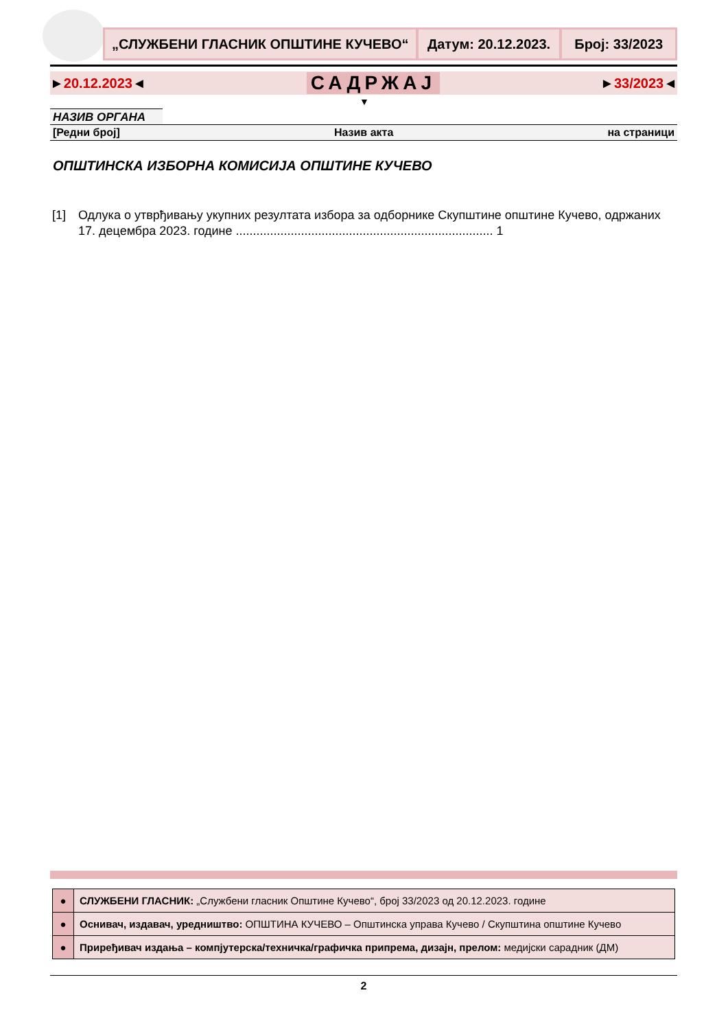„СЛУЖБЕНИ ГЛАСНИК ОПШТИНЕ КУЧЕВО“
Датум: 20.12.2023. Број: 33/2023
►20.12.2023◄ САДРЖАЈ ►33/2023◄
▼
НАЗИВ ОРГАНА
[Редни број] Назив акта на страници
ОПШТИНСКА ИЗБОРНА КОМИСИЈА ОПШТИНЕ КУЧЕВО
[1] Одлука о утврђивању укупних резултата избора за одборнике Скупштине општине Кучево, одржаних 17. децембра 2023. године ........................................................................... 1
| ● | СЛУЖБЕНИ ГЛАСНИК: „Службени гласник Општине Кучево“, број 33/2023 од 20.12.2023. године |
| ● | Оснивач, издавач, уредништво: ОПШТИНА КУЧЕВО – Општинска управа Кучево / Скупштина општине Кучево |
| ● | Приређивач издања – компјутерска/техничка/графичка припрема, дизајн, прелом: медијски сарадник (ДМ) |
2